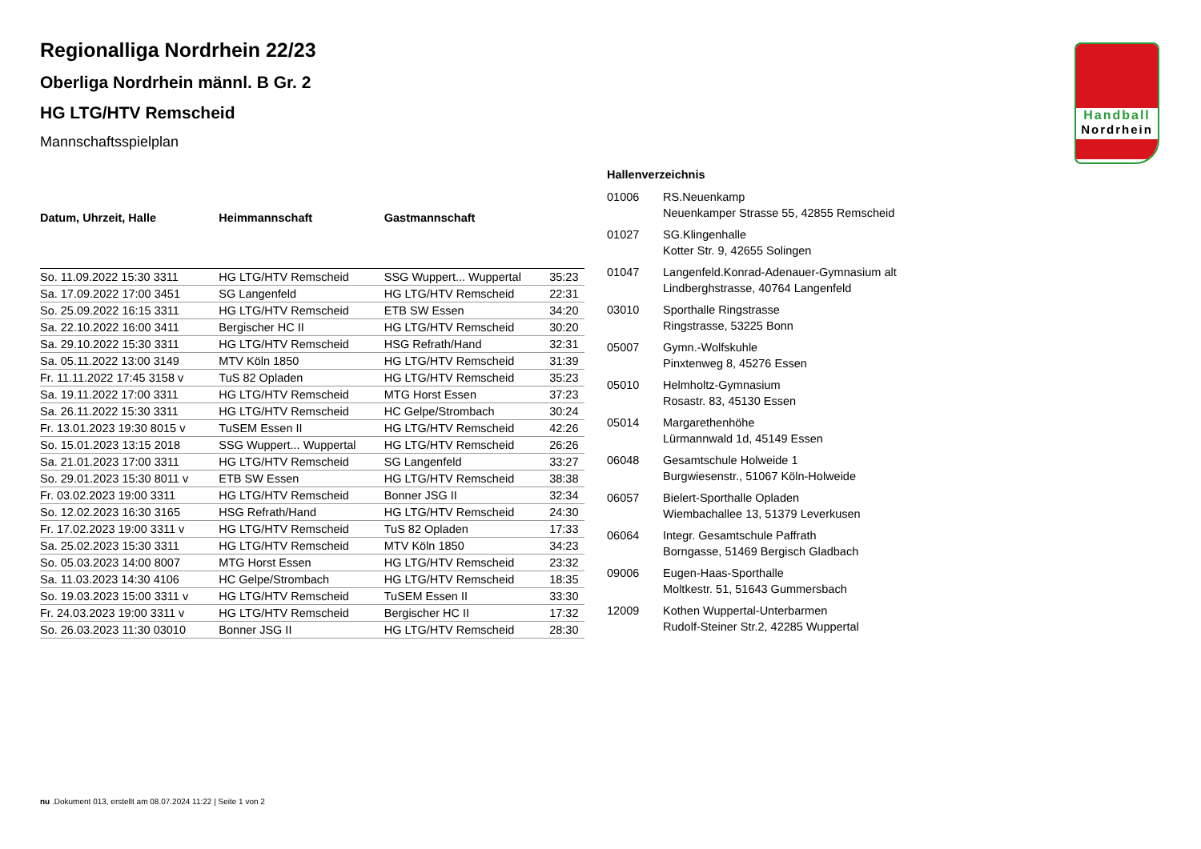Handball
Nordrhein
Regionalliga Nordrhein 22/23
Oberliga Nordrhein männl. B Gr. 2
HG LTG/HTV Remscheid
Mannschaftsspielplan
| Datum, Uhrzeit, Halle | Heimmannschaft | Gastmannschaft | |
| --- | --- | --- | --- |
| So. 11.09.2022 15:30 3311 | HG LTG/HTV Remscheid | SSG Wuppert... Wuppertal | 35:23 |
| Sa. 17.09.2022 17:00 3451 | SG Langenfeld | HG LTG/HTV Remscheid | 22:31 |
| So. 25.09.2022 16:15 3311 | HG LTG/HTV Remscheid | ETB SW Essen | 34:20 |
| Sa. 22.10.2022 16:00 3411 | Bergischer HC II | HG LTG/HTV Remscheid | 30:20 |
| Sa. 29.10.2022 15:30 3311 | HG LTG/HTV Remscheid | HSG Refrath/Hand | 32:31 |
| Sa. 05.11.2022 13:00 3149 | MTV Köln 1850 | HG LTG/HTV Remscheid | 31:39 |
| Fr. 11.11.2022 17:45 3158 v | TuS 82 Opladen | HG LTG/HTV Remscheid | 35:23 |
| Sa. 19.11.2022 17:00 3311 | HG LTG/HTV Remscheid | MTG Horst Essen | 37:23 |
| Sa. 26.11.2022 15:30 3311 | HG LTG/HTV Remscheid | HC Gelpe/Strombach | 30:24 |
| Fr. 13.01.2023 19:30 8015 v | TuSEM Essen II | HG LTG/HTV Remscheid | 42:26 |
| So. 15.01.2023 13:15 2018 | SSG Wuppert... Wuppertal | HG LTG/HTV Remscheid | 26:26 |
| Sa. 21.01.2023 17:00 3311 | HG LTG/HTV Remscheid | SG Langenfeld | 33:27 |
| So. 29.01.2023 15:30 8011 v | ETB SW Essen | HG LTG/HTV Remscheid | 38:38 |
| Fr. 03.02.2023 19:00 3311 | HG LTG/HTV Remscheid | Bonner JSG II | 32:34 |
| So. 12.02.2023 16:30 3165 | HSG Refrath/Hand | HG LTG/HTV Remscheid | 24:30 |
| Fr. 17.02.2023 19:00 3311 v | HG LTG/HTV Remscheid | TuS 82 Opladen | 17:33 |
| Sa. 25.02.2023 15:30 3311 | HG LTG/HTV Remscheid | MTV Köln 1850 | 34:23 |
| So. 05.03.2023 14:00 8007 | MTG Horst Essen | HG LTG/HTV Remscheid | 23:32 |
| Sa. 11.03.2023 14:30 4106 | HC Gelpe/Strombach | HG LTG/HTV Remscheid | 18:35 |
| So. 19.03.2023 15:00 3311 v | HG LTG/HTV Remscheid | TuSEM Essen II | 33:30 |
| Fr. 24.03.2023 19:00 3311 v | HG LTG/HTV Remscheid | Bergischer HC II | 17:32 |
| So. 26.03.2023 11:30 03010 | Bonner JSG II | HG LTG/HTV Remscheid | 28:30 |
| Hallenverzeichnis | |
| --- | --- |
| 01006 | RS.Neuenkamp Neuenkamper Strasse 55, 42855 Remscheid |
| 01027 | SG.Klingenhalle Kotter Str. 9, 42655 Solingen |
| 01047 | Langenfeld.Konrad-Adenauer-Gymnasium alt Lindberghstrasse, 40764 Langenfeld |
| 03010 | Sporthalle Ringstrasse Ringstrasse, 53225 Bonn |
| 05007 | Gymn.-Wolfskuhle Pinxtenweg 8, 45276 Essen |
| 05010 | Helmholtz-Gymnasium Rosastr. 83, 45130 Essen |
| 05014 | Margarethenhöhe Lürmannwald 1d, 45149 Essen |
| 06048 | Gesamtschule Holweide 1 Burgwiesenstr., 51067 Köln-Holweide |
| 06057 | Bielert-Sporthalle Opladen Wiembachallee 13, 51379 Leverkusen |
| 06064 | Integr. Gesamtschule Paffrath Borngasse, 51469 Bergisch Gladbach |
| 09006 | Eugen-Haas-Sporthalle Moltkestr. 51, 51643 Gummersbach |
| 12009 | Kothen Wuppertal-Unterbarmen Rudolf-Steiner Str.2, 42285 Wuppertal |
nu .Dokument 013, erstellt am 08.07.2024 11:22 | Seite 1 von 2